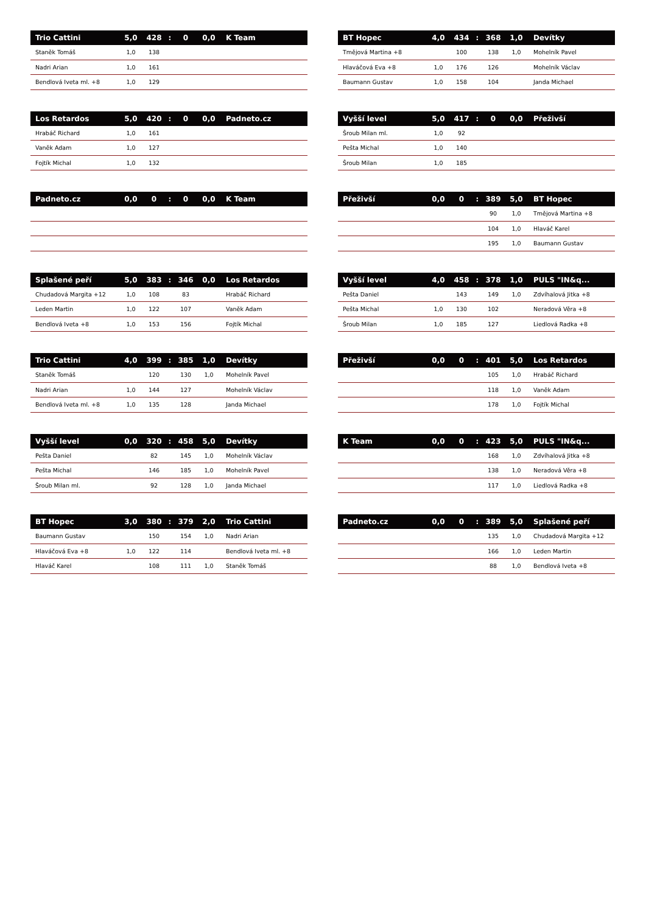| Trio Cattini | 5,0 | 428 | : | 0 | 0,0 | K Team |
| --- | --- | --- | --- | --- | --- | --- |
| Staněk Tomáš | 1,0 | 138 | | | | |
| Nadri Arian | 1,0 | 161 | | | | |
| Bendlová Iveta ml. +8 | 1,0 | 129 | | | | |
| Los Retardos | 5,0 | 420 | : | 0 | 0,0 | Padneto.cz |
| --- | --- | --- | --- | --- | --- | --- |
| Hrabáč Richard | 1,0 | 161 | | | | |
| Vaněk Adam | 1,0 | 127 | | | | |
| Fojtík Michal | 1,0 | 132 | | | | |
| Padneto.cz | 0,0 | 0 | : | 0 | 0,0 | K Team |
| --- | --- | --- | --- | --- | --- | --- |
| Splašené peří | 5,0 | 383 | : | 346 | 0,0 | Los Retardos |
| --- | --- | --- | --- | --- | --- | --- |
| Chudadová Margita +12 | 1,0 | 108 | | 83 | | Hrabáč Richard |
| Leden Martin | 1,0 | 122 | | 107 | | Vaněk Adam |
| Bendlová Iveta +8 | 1,0 | 153 | | 156 | | Fojtík Michal |
| Trio Cattini | 4,0 | 399 | : | 385 | 1,0 | Devítky |
| --- | --- | --- | --- | --- | --- | --- |
| Staněk Tomáš | | 120 | | 130 | 1,0 | Mohelník Pavel |
| Nadri Arian | 1,0 | 144 | | 127 | | Mohelník Václav |
| Bendlová Iveta ml. +8 | 1,0 | 135 | | 128 | | Janda Michael |
| Vyšší level | 0,0 | 320 | : | 458 | 5,0 | Devítky |
| --- | --- | --- | --- | --- | --- | --- |
| Pešta Daniel | | 82 | | 145 | 1,0 | Mohelník Václav |
| Pešta Michal | | 146 | | 185 | 1,0 | Mohelník Pavel |
| Šroub Milan ml. | | 92 | | 128 | 1,0 | Janda Michael |
| BT Hopec | 3,0 | 380 | : | 379 | 2,0 | Trio Cattini |
| --- | --- | --- | --- | --- | --- | --- |
| Baumann Gustav | | 150 | | 154 | 1,0 | Nadri Arian |
| Hlaváčová Eva +8 | 1,0 | 122 | | 114 | | Bendlová Iveta ml. +8 |
| Hlaváč Karel | | 108 | | 111 | 1,0 | Staněk Tomáš |
| BT Hopec | 4,0 | 434 | : | 368 | 1,0 | Devítky |
| --- | --- | --- | --- | --- | --- | --- |
| Tmějová Martina +8 | | 100 | | 138 | 1,0 | Mohelník Pavel |
| Hlaváčová Eva +8 | 1,0 | 176 | | 126 | | Mohelník Václav |
| Baumann Gustav | 1,0 | 158 | | 104 | | Janda Michael |
| Vyšší level | 5,0 | 417 | : | 0 | 0,0 | Přeživší |
| --- | --- | --- | --- | --- | --- | --- |
| Šroub Milan ml. | 1,0 | 92 | | | | |
| Pešta Michal | 1,0 | 140 | | | | |
| Šroub Milan | 1,0 | 185 | | | | |
| Přeživší | 0,0 | 0 | : | 389 | 5,0 | BT Hopec |
| --- | --- | --- | --- | --- | --- | --- |
| | | | | 90 | 1,0 | Tmějová Martina +8 |
| | | | | 104 | 1,0 | Hlaváč Karel |
| | | | | 195 | 1,0 | Baumann Gustav |
| Vyšší level | 4,0 | 458 | : | 378 | 1,0 | PULS "IN&q... |
| --- | --- | --- | --- | --- | --- | --- |
| Pešta Daniel | | 143 | | 149 | 1,0 | Zdvíhalová Jitka +8 |
| Pešta Michal | 1,0 | 130 | | 102 | | Neradová Věra +8 |
| Šroub Milan | 1,0 | 185 | | 127 | | Liedlová Radka +8 |
| Přeživší | 0,0 | 0 | : | 401 | 5,0 | Los Retardos |
| --- | --- | --- | --- | --- | --- | --- |
| | | | | 105 | 1,0 | Hrabáč Richard |
| | | | | 118 | 1,0 | Vaněk Adam |
| | | | | 178 | 1,0 | Fojtík Michal |
| K Team | 0,0 | 0 | : | 423 | 5,0 | PULS "IN&q... |
| --- | --- | --- | --- | --- | --- | --- |
| | | | | 168 | 1,0 | Zdvíhalová Jitka +8 |
| | | | | 138 | 1,0 | Neradová Věra +8 |
| | | | | 117 | 1,0 | Liedlová Radka +8 |
| Padneto.cz | 0,0 | 0 | : | 389 | 5,0 | Splašené peří |
| --- | --- | --- | --- | --- | --- | --- |
| | | | | 135 | 1,0 | Chudadová Margita +12 |
| | | | | 166 | 1,0 | Leden Martin |
| | | | | 88 | 1,0 | Bendlová Iveta +8 |